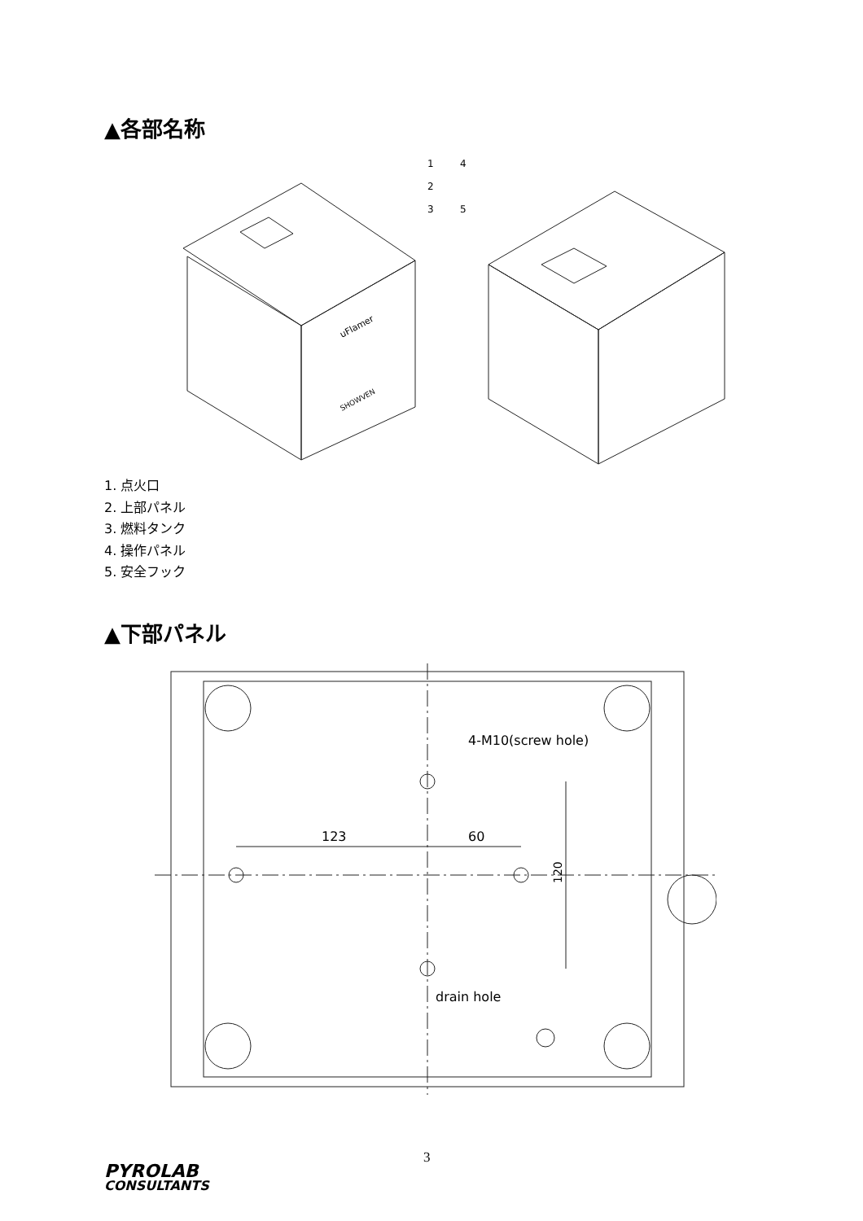▲各部名称
1
2
3
4
5
uFlamer
SHOWVEN
1. 点火口
2. 上部パネル
3. 燃料タンク
4. 操作パネル
5. 安全フック
▲下部パネル
123
60
120
4-M10(screw hole)
drain hole
3
PYROLAB
CONSULTANTS